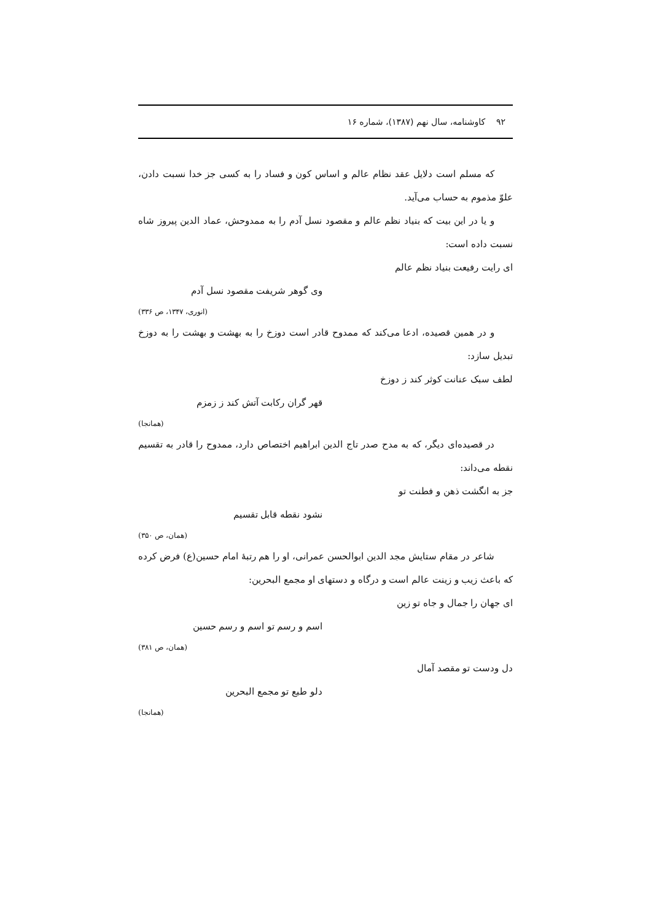۹۲ کاوشنامه، سال نهم (۱۳۸۷)، شماره ۱۶
که مسلم است دلایل عقد نظام عالم و اساس کون و فساد را به کسی جز خدا نسبت دادن، علوّ مذموم به حساب می‌آید.
و یا در این بیت که بنیاد نظم عالم و مقصود نسل آدم را به ممدوحش، عماد الدین پیروز شاه نسبت داده است:
ای رایت رفیعت بنیاد نظم عالم
وی گوهر شریفت مقصود نسل آدم
(انوری، ۱۳۴۷، ص ۳۳۶)
و در همین قصیده، ادعا می‌کند که ممدوح قادر است دوزخ را به بهشت و بهشت را به دوزخ تبدیل سازد:
لطف سبک عنانت کوثر کند ز دوزخ
قهر گران رکابت آتش کند ز زمزم
(همانجا)
در قصیده‌ای دیگر، که به مدح صدر تاج الدین ابراهیم اختصاص دارد، ممدوح را قادر به تقسیم نقطه می‌داند:
جز به انگشت ذهن و فطنت تو
نشود نقطه قابل تقسیم
(همان، ص ۳۵۰)
شاعر در مقام ستایش مجد الدین ابوالحسن عمرانی، او را هم رتبهٔ امام حسین(ع) فرض کرده که باعث زیب و زینت عالم است و درگاه و دستهای او مجمع البحرین:
ای جهان را جمال و جاه تو زین
اسم و رسم تو اسم و رسم حسین
(همان، ص ۳۸۱)
دل ودست تو مقصد آمال
دلو طبع تو مجمع البحرین
(همانجا)